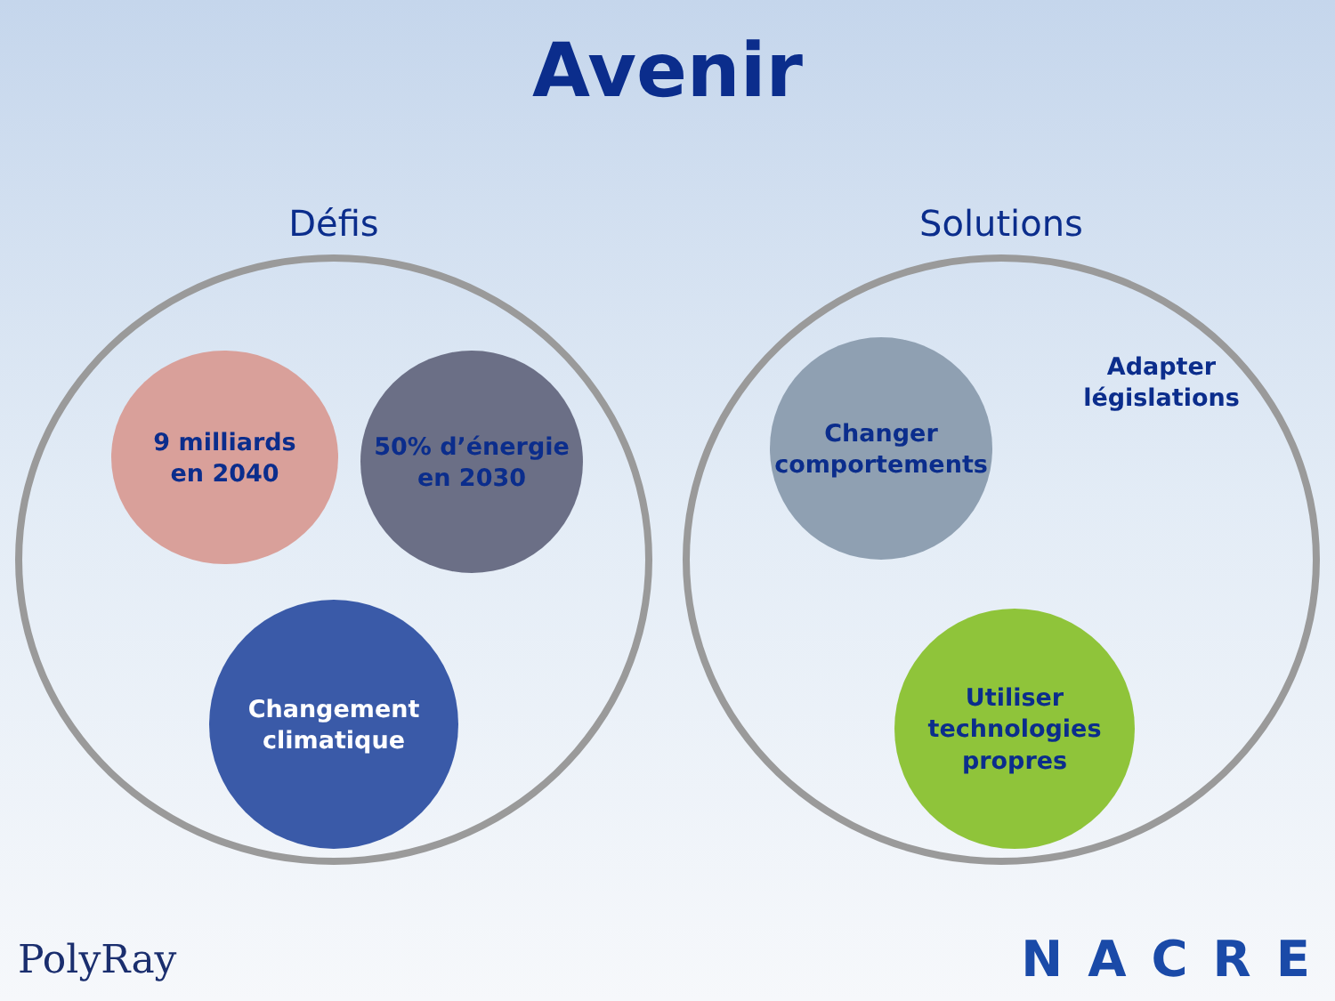Avenir
Défis
9 milliards
en 2040
50% d’énergie
en 2030
Changement
climatique
Solutions
Changer
comportements
Adapter
législations
Utiliser
technologies
propres
PolyRay NACRE